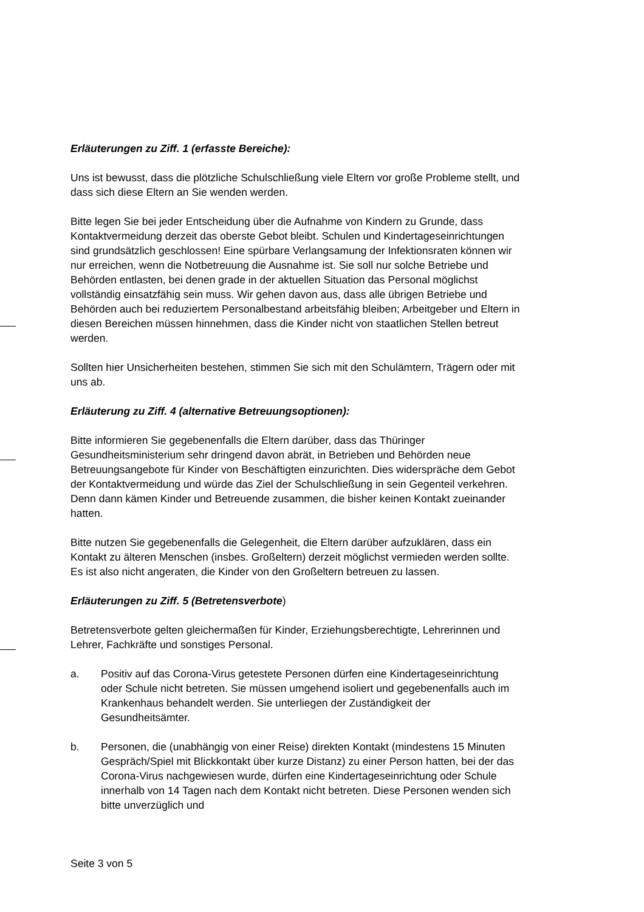Erläuterungen zu Ziff. 1 (erfasste Bereiche):
Uns ist bewusst, dass die plötzliche Schulschließung viele Eltern vor große Probleme stellt, und dass sich diese Eltern an Sie wenden werden.
Bitte legen Sie bei jeder Entscheidung über die Aufnahme von Kindern zu Grunde, dass Kontaktvermeidung derzeit das oberste Gebot bleibt. Schulen und Kindertageseinrichtungen sind grundsätzlich geschlossen! Eine spürbare Verlangsamung der Infektionsraten können wir nur erreichen, wenn die Notbetreuung die Ausnahme ist. Sie soll nur solche Betriebe und Behörden entlasten, bei denen grade in der aktuellen Situation das Personal möglichst vollständig einsatzfähig sein muss. Wir gehen davon aus, dass alle übrigen Betriebe und Behörden auch bei reduziertem Personalbestand arbeitsfähig bleiben; Arbeitgeber und Eltern in diesen Bereichen müssen hinnehmen, dass die Kinder nicht von staatlichen Stellen betreut werden.
Sollten hier Unsicherheiten bestehen, stimmen Sie sich mit den Schulämtern, Trägern oder mit uns ab.
Erläuterung zu Ziff. 4 (alternative Betreuungsoptionen):
Bitte informieren Sie gegebenenfalls die Eltern darüber, dass das Thüringer Gesundheitsministerium sehr dringend davon abrät, in Betrieben und Behörden neue Betreuungsangebote für Kinder von Beschäftigten einzurichten. Dies widerspräche dem Gebot der Kontaktvermeidung und würde das Ziel der Schulschließung in sein Gegenteil verkehren. Denn dann kämen Kinder und Betreuende zusammen, die bisher keinen Kontakt zueinander hatten.
Bitte nutzen Sie gegebenenfalls die Gelegenheit, die Eltern darüber aufzuklären, dass ein Kontakt zu älteren Menschen (insbes. Großeltern) derzeit möglichst vermieden werden sollte. Es ist also nicht angeraten, die Kinder von den Großeltern betreuen zu lassen.
Erläuterungen zu Ziff. 5 (Betretensverbote)
Betretensverbote gelten gleichermaßen für Kinder, Erziehungsberechtigte, Lehrerinnen und Lehrer, Fachkräfte und sonstiges Personal.
a. Positiv auf das Corona-Virus getestete Personen dürfen eine Kindertageseinrichtung oder Schule nicht betreten. Sie müssen umgehend isoliert und gegebenenfalls auch im Krankenhaus behandelt werden. Sie unterliegen der Zuständigkeit der Gesundheitsämter.
b. Personen, die (unabhängig von einer Reise) direkten Kontakt (mindestens 15 Minuten Gespräch/Spiel mit Blickkontakt über kurze Distanz) zu einer Person hatten, bei der das Corona-Virus nachgewiesen wurde, dürfen eine Kindertageseinrichtung oder Schule innerhalb von 14 Tagen nach dem Kontakt nicht betreten. Diese Personen wenden sich bitte unverzüglich und
Seite 3 von 5